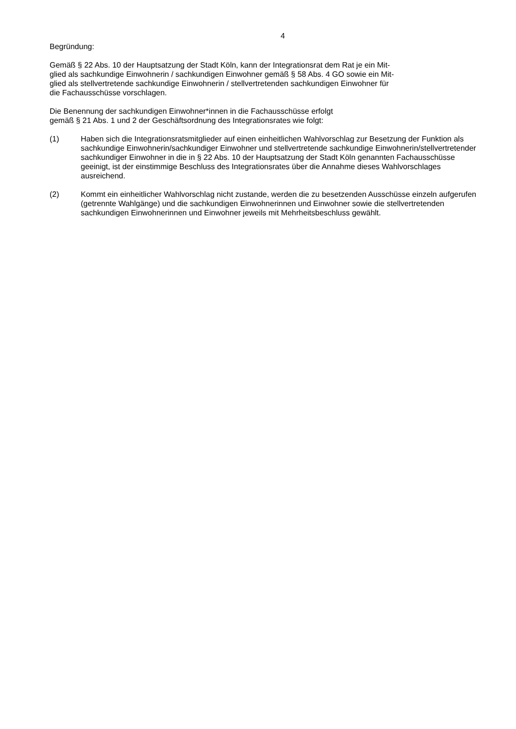4
Begründung:
Gemäß § 22 Abs. 10 der Hauptsatzung der Stadt Köln, kann der Integrationsrat dem Rat je ein Mit-
glied als sachkundige Einwohnerin / sachkundigen Einwohner gemäß § 58 Abs. 4 GO sowie ein Mit-
glied als stellvertretende sachkundige Einwohnerin / stellvertretenden sachkundigen Einwohner für
die Fachausschüsse vorschlagen.
Die Benennung der sachkundigen Einwohner*innen in die Fachausschüsse erfolgt
gemäß § 21 Abs. 1 und 2 der Geschäftsordnung des Integrationsrates wie folgt:
(1) Haben sich die Integrationsratsmitglieder auf einen einheitlichen Wahlvorschlag zur Besetzung der Funktion als sachkundige Einwohnerin/sachkundiger Einwohner und stellvertretende sachkundige Einwohnerin/stellvertretender sachkundiger Einwohner in die in § 22 Abs. 10 der Hauptsatzung der Stadt Köln genannten Fachausschüsse geeinigt, ist der einstimmige Beschluss des Integrationsrates über die Annahme dieses Wahlvorschlages ausreichend.
(2) Kommt ein einheitlicher Wahlvorschlag nicht zustande, werden die zu besetzenden Ausschüsse einzeln aufgerufen (getrennte Wahlgänge) und die sachkundigen Einwohnerinnen und Einwohner sowie die stellvertretenden sachkundigen Einwohnerinnen und Einwohner jeweils mit Mehrheitsbeschluss gewählt.